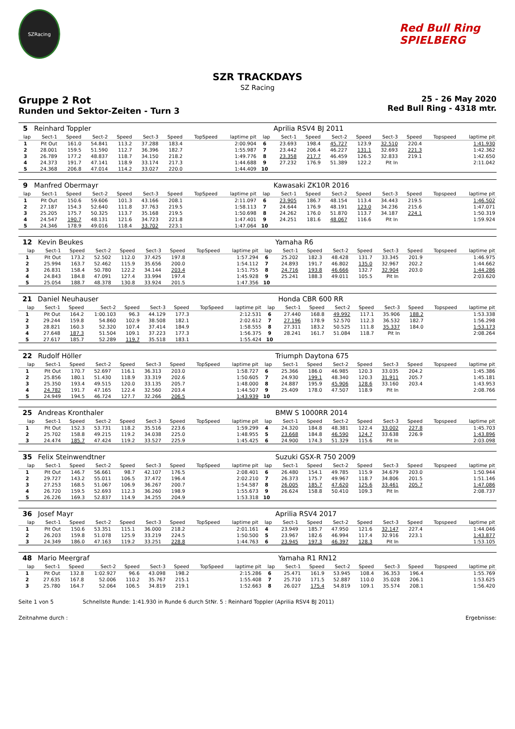SZRacing
Red Bull Ring SPIELBERG
SZR TRACKDAYS
SZ Racing
Gruppe 2 Rot
Runden und Sektor-Zeiten - Turn 3
25 - 26 May 2020
Red Bull Ring - 4318 mtr.
| 5 | Reinhard Toppler | | | | | | | | | Aprilia RSV4 BJ 2011 | | | | | | | |
| lap | Sect-1 | Speed | Sect-2 | Speed | Sect-3 | Speed | TopSpeed | laptime pit | lap | Sect-1 | Speed | Sect-2 | Speed | Sect-3 | Speed | Topspeed | laptime pit |
| 1 | Pit Out | 161.0 | 54.841 | 113.2 | 37.288 | 183.4 | | 2:00.904 | 6 | 23.693 | 198.4 | 45.727 | 123.9 | 32.510 | 220.4 | | 1:41.930 |
| 2 | 28.001 | 159.5 | 51.590 | 112.7 | 36.396 | 182.7 | | 1:55.987 | 7 | 23.442 | 206.4 | 46.227 | 131.1 | 32.693 | 221.3 | | 1:42.362 |
| 3 | 26.789 | 177.2 | 48.837 | 118.7 | 34.150 | 218.2 | | 1:49.776 | 8 | 23.358 | 217.7 | 46.459 | 126.5 | 32.833 | 219.1 | | 1:42.650 |
| 4 | 24.373 | 191.7 | 47.141 | 118.9 | 33.174 | 217.3 | | 1:44.688 | 9 | 27.232 | 176.9 | 51.389 | 122.2 | Pit In | | | 2:11.042 |
| 5 | 24.368 | 206.8 | 47.014 | 114.2 | 33.027 | 220.0 | | 1:44.409 | 10 | | | | | | | | |
| 9 | Manfred Obermayr | | | | | | | | | Kawasaki ZK10R 2016 | | | | | | | |
| lap | Sect-1 | Speed | Sect-2 | Speed | Sect-3 | Speed | TopSpeed | laptime pit | lap | Sect-1 | Speed | Sect-2 | Speed | Sect-3 | Speed | Topspeed | laptime pit |
| 1 | Pit Out | 150.6 | 59.606 | 101.3 | 43.166 | 208.1 | | 2:11.097 | 6 | 23.905 | 186.7 | 48.154 | 113.4 | 34.443 | 219.5 | | 1:46.502 |
| 2 | 27.187 | 154.3 | 52.640 | 111.8 | 37.763 | 219.5 | | 1:58.113 | 7 | 24.644 | 176.9 | 48.191 | 123.0 | 34.236 | 215.6 | | 1:47.071 |
| 3 | 25.205 | 175.7 | 50.325 | 113.7 | 35.168 | 219.5 | | 1:50.698 | 8 | 24.262 | 176.0 | 51.870 | 113.7 | 34.187 | 224.1 | | 1:50.319 |
| 4 | 24.547 | 190.7 | 48.131 | 121.6 | 34.723 | 221.8 | | 1:47.401 | 9 | 24.251 | 181.6 | 48.067 | 116.6 | Pit In | | | 1:59.924 |
| 5 | 24.346 | 178.9 | 49.016 | 118.4 | 33.702 | 223.1 | | 1:47.064 | 10 | | | | | | | | |
| 12 | Kevin Beukes | | | | | | | | | Yamaha R6 | | | | | | | |
| lap | Sect-1 | Speed | Sect-2 | Speed | Sect-3 | Speed | TopSpeed | laptime pit | lap | Sect-1 | Speed | Sect-2 | Speed | Sect-3 | Speed | Topspeed | laptime pit |
| 1 | Pit Out | 173.2 | 52.502 | 112.0 | 37.425 | 197.8 | | 1:57.294 | 6 | 25.202 | 182.3 | 48.428 | 131.7 | 33.345 | 201.9 | | 1:46.975 |
| 2 | 25.994 | 163.7 | 52.462 | 115.9 | 35.656 | 200.0 | | 1:54.112 | 7 | 24.893 | 191.7 | 46.802 | 135.0 | 32.967 | 202.2 | | 1:44.662 |
| 3 | 26.831 | 158.4 | 50.780 | 122.2 | 34.144 | 203.4 | | 1:51.755 | 8 | 24.716 | 193.8 | 46.666 | 132.7 | 32.904 | 203.0 | | 1:44.286 |
| 4 | 24.843 | 184.8 | 47.091 | 127.4 | 33.994 | 197.4 | | 1:45.928 | 9 | 25.241 | 188.3 | 49.011 | 105.5 | Pit In | | | 2:03.620 |
| 5 | 25.054 | 188.7 | 48.378 | 130.8 | 33.924 | 201.5 | | 1:47.356 | 10 | | | | | | | | |
| 21 | Daniel Neuhauser | | | | | | | | | Honda CBR 600 RR | | | | | | | |
| lap | Sect-1 | Speed | Sect-2 | Speed | Sect-3 | Speed | TopSpeed | laptime pit | lap | Sect-1 | Speed | Sect-2 | Speed | Sect-3 | Speed | Topspeed | laptime pit |
| 1 | Pit Out | 164.2 | 1:00.103 | 96.3 | 44.129 | 177.3 | | 2:12.531 | 6 | 27.440 | 168.8 | 49.992 | 117.1 | 35.906 | 188.2 | | 1:53.338 |
| 2 | 29.244 | 159.8 | 54.860 | 102.9 | 38.508 | 182.1 | | 2:02.612 | 7 | 27.196 | 178.9 | 52.570 | 112.3 | 36.532 | 182.7 | | 1:56.298 |
| 3 | 28.821 | 160.3 | 52.320 | 107.4 | 37.414 | 184.9 | | 1:58.555 | 8 | 27.311 | 183.2 | 50.525 | 111.8 | 35.337 | 184.0 | | 1:53.173 |
| 4 | 27.648 | 187.3 | 51.504 | 109.1 | 37.223 | 177.3 | | 1:56.375 | 9 | 28.241 | 161.7 | 51.084 | 118.7 | Pit In | | | 2:08.264 |
| 5 | 27.617 | 185.7 | 52.289 | 119.7 | 35.518 | 183.1 | | 1:55.424 | 10 | | | | | | | | |
| 22 | Rudolf Höller | | | | | | | | | Triumph Daytona 675 | | | | | | | |
| lap | Sect-1 | Speed | Sect-2 | Speed | Sect-3 | Speed | TopSpeed | laptime pit | lap | Sect-1 | Speed | Sect-2 | Speed | Sect-3 | Speed | Topspeed | laptime pit |
| 1 | Pit Out | 170.7 | 52.697 | 116.1 | 36.313 | 203.0 | | 1:58.727 | 6 | 25.366 | 186.0 | 46.985 | 120.3 | 33.035 | 204.2 | | 1:45.386 |
| 2 | 25.856 | 180.1 | 51.430 | 118.9 | 33.319 | 202.6 | | 1:50.605 | 7 | 24.930 | 199.1 | 48.340 | 120.3 | 31.911 | 205.7 | | 1:45.181 |
| 3 | 25.350 | 193.4 | 49.515 | 120.0 | 33.135 | 205.7 | | 1:48.000 | 8 | 24.887 | 195.9 | 45.906 | 128.6 | 33.160 | 203.4 | | 1:43.953 |
| 4 | 24.782 | 191.7 | 47.165 | 122.4 | 32.560 | 203.4 | | 1:44.507 | 9 | 25.409 | 178.0 | 47.507 | 118.9 | Pit In | | | 2:08.766 |
| 5 | 24.949 | 194.5 | 46.724 | 127.7 | 32.266 | 206.5 | | 1:43.939 | 10 | | | | | | | | |
| 25 | Andreas Kronthaler | | | | | | | | | BMW S 1000RR 2014 | | | | | | | |
| lap | Sect-1 | Speed | Sect-2 | Speed | Sect-3 | Speed | TopSpeed | laptime pit | lap | Sect-1 | Speed | Sect-2 | Speed | Sect-3 | Speed | Topspeed | laptime pit |
| 1 | Pit Out | 152.3 | 53.731 | 118.2 | 35.516 | 223.6 | | 1:59.299 | 4 | 24.320 | 184.8 | 48.381 | 122.4 | 33.002 | 227.8 | | 1:45.703 |
| 2 | 25.702 | 158.8 | 49.215 | 119.2 | 34.038 | 225.0 | | 1:48.955 | 5 | 23.668 | 184.8 | 46.590 | 124.7 | 33.638 | 226.9 | | 1:43.896 |
| 3 | 24.474 | 185.7 | 47.424 | 119.2 | 33.527 | 225.9 | | 1:45.425 | 6 | 24.900 | 174.3 | 51.329 | 115.6 | Pit In | | | 2:03.098 |
| 35 | Felix Steinwendtner | | | | | | | | | Suzuki GSX-R 750 2009 | | | | | | | |
| lap | Sect-1 | Speed | Sect-2 | Speed | Sect-3 | Speed | TopSpeed | laptime pit | lap | Sect-1 | Speed | Sect-2 | Speed | Sect-3 | Speed | Topspeed | laptime pit |
| 1 | Pit Out | 146.7 | 56.661 | 98.7 | 42.107 | 176.5 | | 2:08.401 | 6 | 26.480 | 154.1 | 49.785 | 115.9 | 34.679 | 203.0 | | 1:50.944 |
| 2 | 29.727 | 143.2 | 55.011 | 106.5 | 37.472 | 196.4 | | 2:02.210 | 7 | 26.373 | 175.7 | 49.967 | 118.7 | 34.806 | 201.5 | | 1:51.146 |
| 3 | 27.253 | 168.5 | 51.067 | 106.9 | 36.267 | 200.7 | | 1:54.587 | 8 | 26.005 | 185.7 | 47.620 | 125.6 | 33.461 | 205.7 | | 1:47.086 |
| 4 | 26.720 | 159.5 | 52.693 | 112.3 | 36.260 | 198.9 | | 1:55.673 | 9 | 26.624 | 158.8 | 50.410 | 109.3 | Pit In | | | 2:08.737 |
| 5 | 26.226 | 169.3 | 52.837 | 114.9 | 34.255 | 204.9 | | 1:53.318 | 10 | | | | | | | | |
| 36 | Josef Mayr | | | | | | | | | Aprilia RSV4 2017 | | | | | | | |
| lap | Sect-1 | Speed | Sect-2 | Speed | Sect-3 | Speed | TopSpeed | laptime pit | lap | Sect-1 | Speed | Sect-2 | Speed | Sect-3 | Speed | Topspeed | laptime pit |
| 1 | Pit Out | 150.6 | 53.351 | 115.1 | 36.000 | 218.2 | | 2:01.161 | 4 | 23.949 | 185.7 | 47.950 | 121.6 | 32.147 | 227.4 | | 1:44.046 |
| 2 | 26.203 | 159.8 | 51.078 | 125.9 | 33.219 | 224.5 | | 1:50.500 | 5 | 23.967 | 182.6 | 46.994 | 117.4 | 32.916 | 223.1 | | 1:43.877 |
| 3 | 24.349 | 186.0 | 47.163 | 119.2 | 33.251 | 228.8 | | 1:44.763 | 6 | 23.945 | 197.3 | 46.397 | 128.3 | Pit In | | | 1:53.105 |
| 48 | Mario Meergraf | | | | | | | | | Yamaha R1 RN12 | | | | | | | |
| lap | Sect-1 | Speed | Sect-2 | Speed | Sect-3 | Speed | TopSpeed | laptime pit | lap | Sect-1 | Speed | Sect-2 | Speed | Sect-3 | Speed | Topspeed | laptime pit |
| 1 | Pit Out | 132.8 | 1:02.927 | 96.6 | 43.098 | 198.2 | | 2:15.286 | 6 | 25.471 | 161.9 | 53.945 | 108.4 | 36.353 | 196.4 | | 1:55.769 |
| 2 | 27.635 | 167.8 | 52.006 | 110.2 | 35.767 | 215.1 | | 1:55.408 | 7 | 25.710 | 171.5 | 52.887 | 110.0 | 35.028 | 206.1 | | 1:53.625 |
| 3 | 25.780 | 164.7 | 52.064 | 106.5 | 34.819 | 219.1 | | 1:52.663 | 8 | 26.027 | 175.4 | 54.819 | 109.1 | 35.574 | 208.1 | | 1:56.420 |
Seite 1 von 5 Schnellste Runde: 1:41.930 in Runde 6 durch StNr. 5 : Reinhard Toppler (Aprilia RSV4 BJ 2011)
Zeitnahme durch : Ergebnisse: